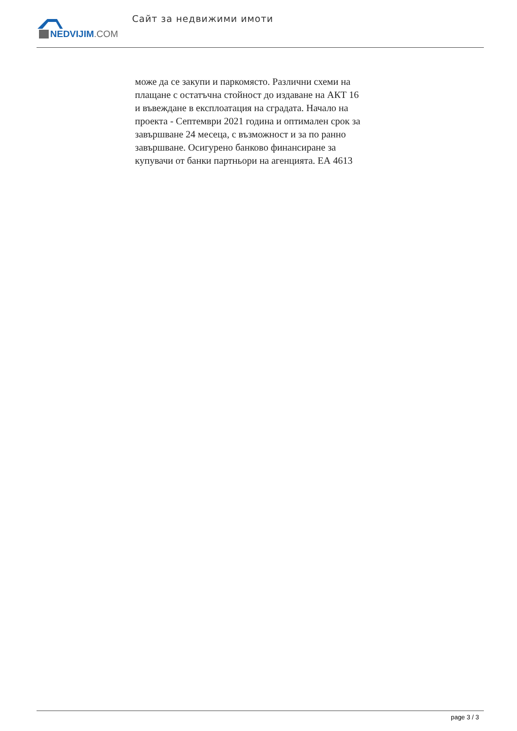NEDVIJIM.COM
Сайт за недвижими имоти
може да се закупи и паркомясто. Различни схеми на плащане с остатъчна стойност до издаване на АКТ 16 и въвеждане в експлоатация на сградата. Начало на проекта - Септември 2021 година и оптимален срок за завършване 24 месеца, с възможност и за по ранно завършване. Осигурено банково финансиране за купувачи от банки партньори на агенцията. ЕА 4613
page 3 / 3